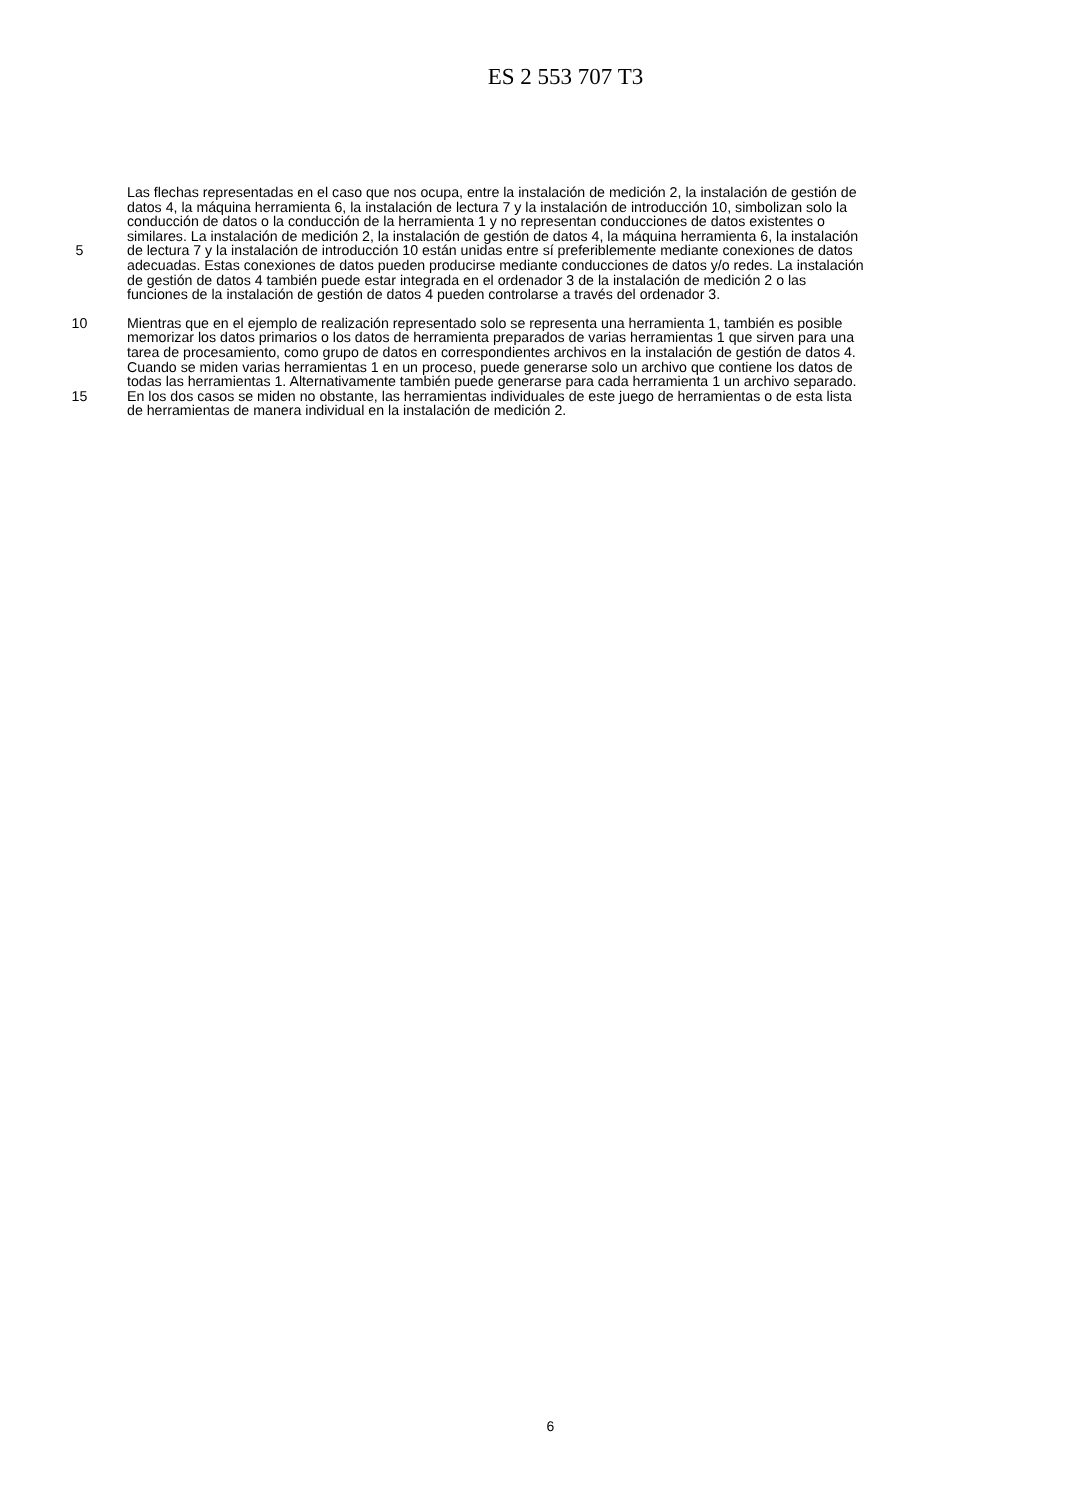ES 2 553 707 T3
Las flechas representadas en el caso que nos ocupa, entre la instalación de medición 2, la instalación de gestión de
datos 4, la máquina herramienta 6, la instalación de lectura 7 y la instalación de introducción 10, simbolizan solo la
conducción de datos o la conducción de la herramienta 1 y no representan conducciones de datos existentes o
similares. La instalación de medición 2, la instalación de gestión de datos 4, la máquina herramienta 6, la instalación
5 de lectura 7 y la instalación de introducción 10 están unidas entre sí preferiblemente mediante conexiones de datos
adecuadas. Estas conexiones de datos pueden producirse mediante conducciones de datos y/o redes. La instalación
de gestión de datos 4 también puede estar integrada en el ordenador 3 de la instalación de medición 2 o las
funciones de la instalación de gestión de datos 4 pueden controlarse a través del ordenador 3.
10 Mientras que en el ejemplo de realización representado solo se representa una herramienta 1, también es posible
memorizar los datos primarios o los datos de herramienta preparados de varias herramientas 1 que sirven para una
tarea de procesamiento, como grupo de datos en correspondientes archivos en la instalación de gestión de datos 4.
Cuando se miden varias herramientas 1 en un proceso, puede generarse solo un archivo que contiene los datos de
todas las herramientas 1. Alternativamente también puede generarse para cada herramienta 1 un archivo separado.
15 En los dos casos se miden no obstante, las herramientas individuales de este juego de herramientas o de esta lista
de herramientas de manera individual en la instalación de medición 2.
6